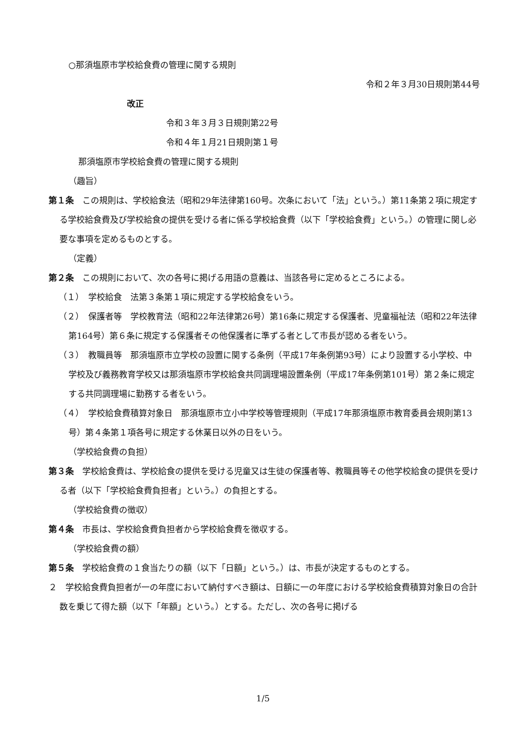○那須塩原市学校給食費の管理に関する規則
令和２年３月30日規則第44号
改正
令和３年３月３日規則第22号
令和４年１月21日規則第１号
那須塩原市学校給食費の管理に関する規則
（趣旨）
第１条　この規則は、学校給食法（昭和29年法律第160号。次条において「法」という。）第11条第２項に規定する学校給食費及び学校給食の提供を受ける者に係る学校給食費（以下「学校給食費」という。）の管理に関し必要な事項を定めるものとする。
（定義）
第２条　この規則において、次の各号に掲げる用語の意義は、当該各号に定めるところによる。
（１）　学校給食　法第３条第１項に規定する学校給食をいう。
（２）　保護者等　学校教育法（昭和22年法律第26号）第16条に規定する保護者、児童福祉法（昭和22年法律第164号）第６条に規定する保護者その他保護者に準ずる者として市長が認める者をいう。
（３）　教職員等　那須塩原市立学校の設置に関する条例（平成17年条例第93号）により設置する小学校、中学校及び義務教育学校又は那須塩原市学校給食共同調理場設置条例（平成17年条例第101号）第２条に規定する共同調理場に勤務する者をいう。
（４）　学校給食費積算対象日　那須塩原市立小中学校等管理規則（平成17年那須塩原市教育委員会規則第13号）第４条第１項各号に規定する休業日以外の日をいう。
（学校給食費の負担）
第３条　学校給食費は、学校給食の提供を受ける児童又は生徒の保護者等、教職員等その他学校給食の提供を受ける者（以下「学校給食費負担者」という。）の負担とする。
（学校給食費の徴収）
第４条　市長は、学校給食費負担者から学校給食費を徴収する。
（学校給食費の額）
第５条　学校給食費の１食当たりの額（以下「日額」という。）は、市長が決定するものとする。
２　学校給食費負担者が一の年度において納付すべき額は、日額に一の年度における学校給食費積算対象日の合計数を乗じて得た額（以下「年額」という。）とする。ただし、次の各号に掲げる
1/5